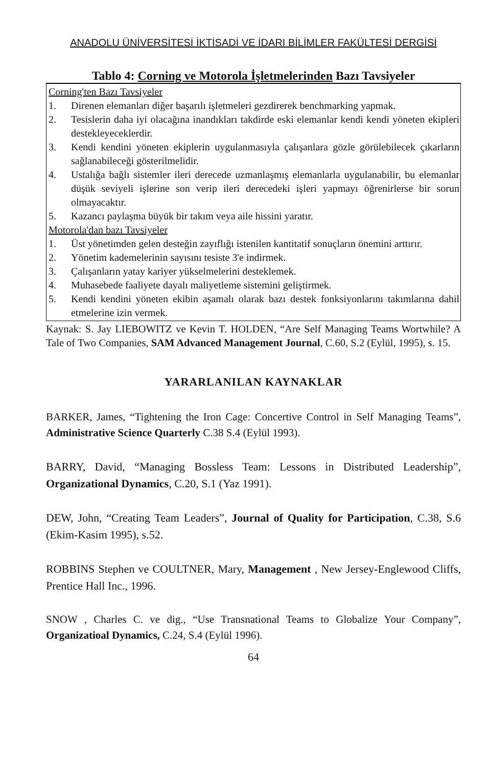ANADOLU ÜNİVERSİTESİ İKTİSADİ VE İDARI BİLİMLER FAKÜLTESİ DERGİSİ
Tablo 4: Corning ve Motorola İşletmelerinden Bazı Tavsiyeler
| Corning'ten Bazı Tavsiyeler | |
| 1. | Direnen elemanları diğer başarılı işletmeleri gezdirerek benchmarking yapmak. |
| 2. | Tesislerin daha iyi olacağına inandıkları takdirde eski elemanlar kendi kendi yöneten ekipleri destekleyeceklerdir. |
| 3. | Kendi kendini yöneten ekiplerin uygulanmasıyla çalışanlara gözle görülebilecek çıkarların sağlanabileceği gösterilmelidir. |
| 4. | Ustalığa bağlı sistemler ileri derecede uzmanlaşmış elemanlarla uygulanabilir, bu elemanlar düşük seviyeli işlerine son verip ileri derecedeki işleri yapmayı öğrenirlerse bir sorun olmayacaktır. |
| 5. | Kazancı paylaşma büyük bir takım veya aile hissini yaratır. |
| Motorola'dan bazı Tavsiyeler | |
| 1. | Üst yönetimden gelen desteğin zayıflığı istenilen kantitatif sonuçların önemini arttırır. |
| 2. | Yönetim kademelerinin sayısını tesiste 3'e indirmek. |
| 3. | Çalışanların yatay kariyer yükselmelerini desteklemek. |
| 4. | Muhasebede faaliyete dayalı maliyetleme sistemini geliştirmek. |
| 5. | Kendi kendini yöneten ekibin aşamalı olarak bazı destek fonksiyonlarını takımlarına dahil etmelerine izin vermek. |
Kaynak: S. Jay LIEBOWITZ ve Kevin T. HOLDEN, “Are Self Managing Teams Wortwhile? A Tale of Two Companies, SAM Advanced Management Journal, C.60, S.2 (Eylül, 1995), s. 15.
YARARLANILAN KAYNAKLAR
BARKER, James, “Tightening the Iron Cage: Concertive Control in Self Managing Teams”, Administrative Science Quarterly C.38 S.4 (Eylül 1993).
BARRY, David, “Managing Bossless Team: Lessons in Distributed Leadership”, Organizational Dynamics, C.20, S.1 (Yaz 1991).
DEW, John, “Creating Team Leaders”, Journal of Quality for Participation, C.38, S.6 (Ekim-Kasim 1995), s.52.
ROBBINS Stephen ve COULTNER, Mary, Management , New Jersey-Englewood Cliffs, Prentice Hall Inc., 1996.
SNOW , Charles C. ve dig., “Use Transnational Teams to Globalize Your Company”, Organizatioal Dynamics, C.24, S.4 (Eylül 1996).
64